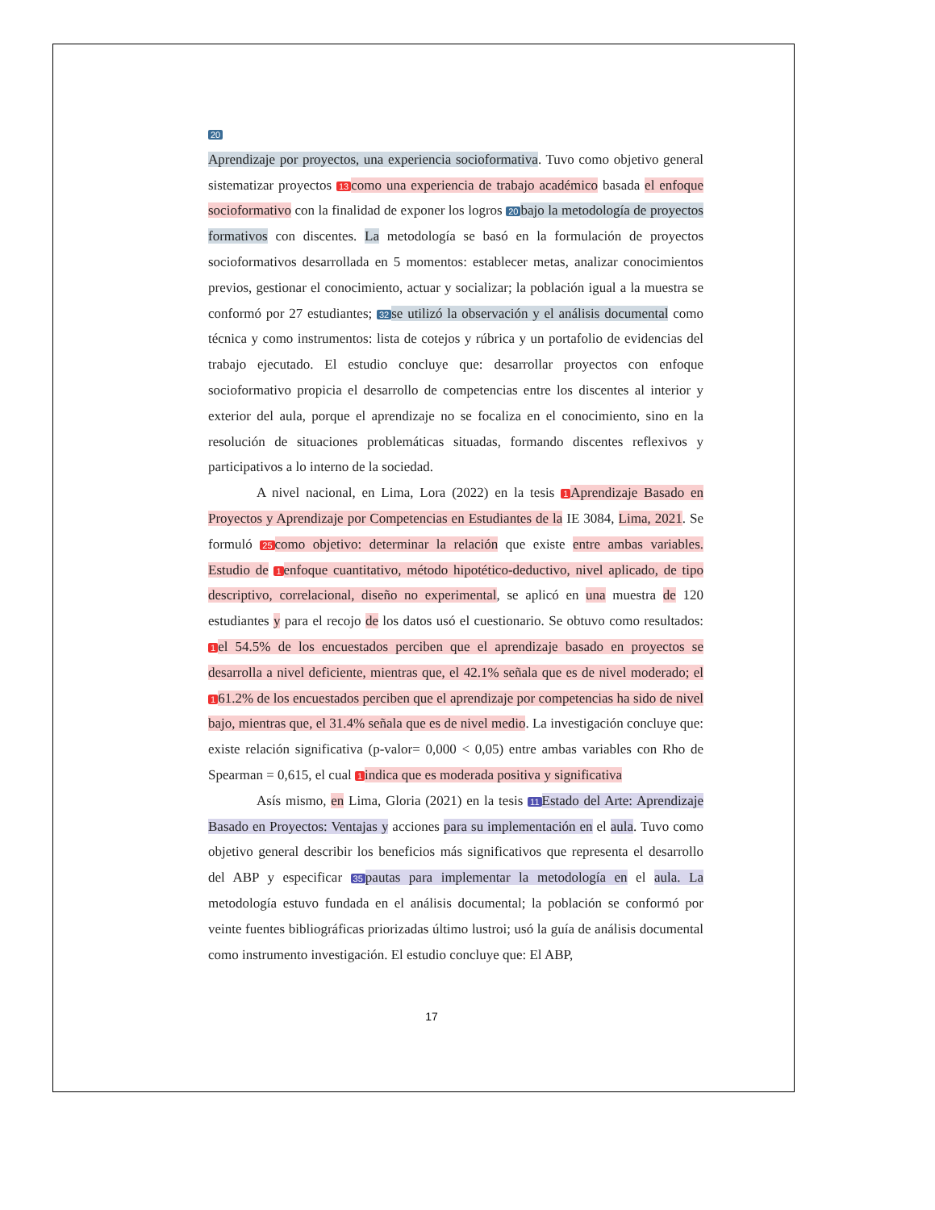20
Aprendizaje por proyectos, una experiencia socioformativa. Tuvo como objetivo general sistematizar proyectos 13 como una experiencia de trabajo académico basada el enfoque socioformativo con la finalidad de exponer los logros 20 bajo la metodología de proyectos formativos con discentes. La metodología se basó en la formulación de proyectos socioformativos desarrollada en 5 momentos: establecer metas, analizar conocimientos previos, gestionar el conocimiento, actuar y socializar; la población igual a la muestra se conformó por 27 estudiantes; 32 se utilizó la observación y el análisis documental como técnica y como instrumentos: lista de cotejos y rúbrica y un portafolio de evidencias del trabajo ejecutado. El estudio concluye que: desarrollar proyectos con enfoque socioformativo propicia el desarrollo de competencias entre los discentes al interior y exterior del aula, porque el aprendizaje no se focaliza en el conocimiento, sino en la resolución de situaciones problemáticas situadas, formando discentes reflexivos y participativos a lo interno de la sociedad.
A nivel nacional, en Lima, Lora (2022) en la tesis 1 Aprendizaje Basado en Proyectos y Aprendizaje por Competencias en Estudiantes de la IE 3084, Lima, 2021. Se formuló 25 como objetivo: determinar la relación que existe entre ambas variables. Estudio de 1 enfoque cuantitativo, método hipotético-deductivo, nivel aplicado, de tipo descriptivo, correlacional, diseño no experimental, se aplicó en una muestra de 120 estudiantes y para el recojo de los datos usó el cuestionario. Se obtuvo como resultados: 1 el 54.5% de los encuestados perciben que el aprendizaje basado en proyectos se desarrolla a nivel deficiente, mientras que, el 42.1% señala que es de nivel moderado; el 1 61.2% de los encuestados perciben que el aprendizaje por competencias ha sido de nivel bajo, mientras que, el 31.4% señala que es de nivel medio. La investigación concluye que: existe relación significativa (p-valor= 0,000 < 0,05) entre ambas variables con Rho de Spearman = 0,615, el cual 1 indica que es moderada positiva y significativa
Asís mismo, en Lima, Gloria (2021) en la tesis 11 Estado del Arte: Aprendizaje Basado en Proyectos: Ventajas y acciones para su implementación en el aula. Tuvo como objetivo general describir los beneficios más significativos que representa el desarrollo del ABP y especificar 35 pautas para implementar la metodología en el aula. La metodología estuvo fundada en el análisis documental; la población se conformó por veinte fuentes bibliográficas priorizadas último lustroi; usó la guía de análisis documental como instrumento investigación. El estudio concluye que: El ABP,
17